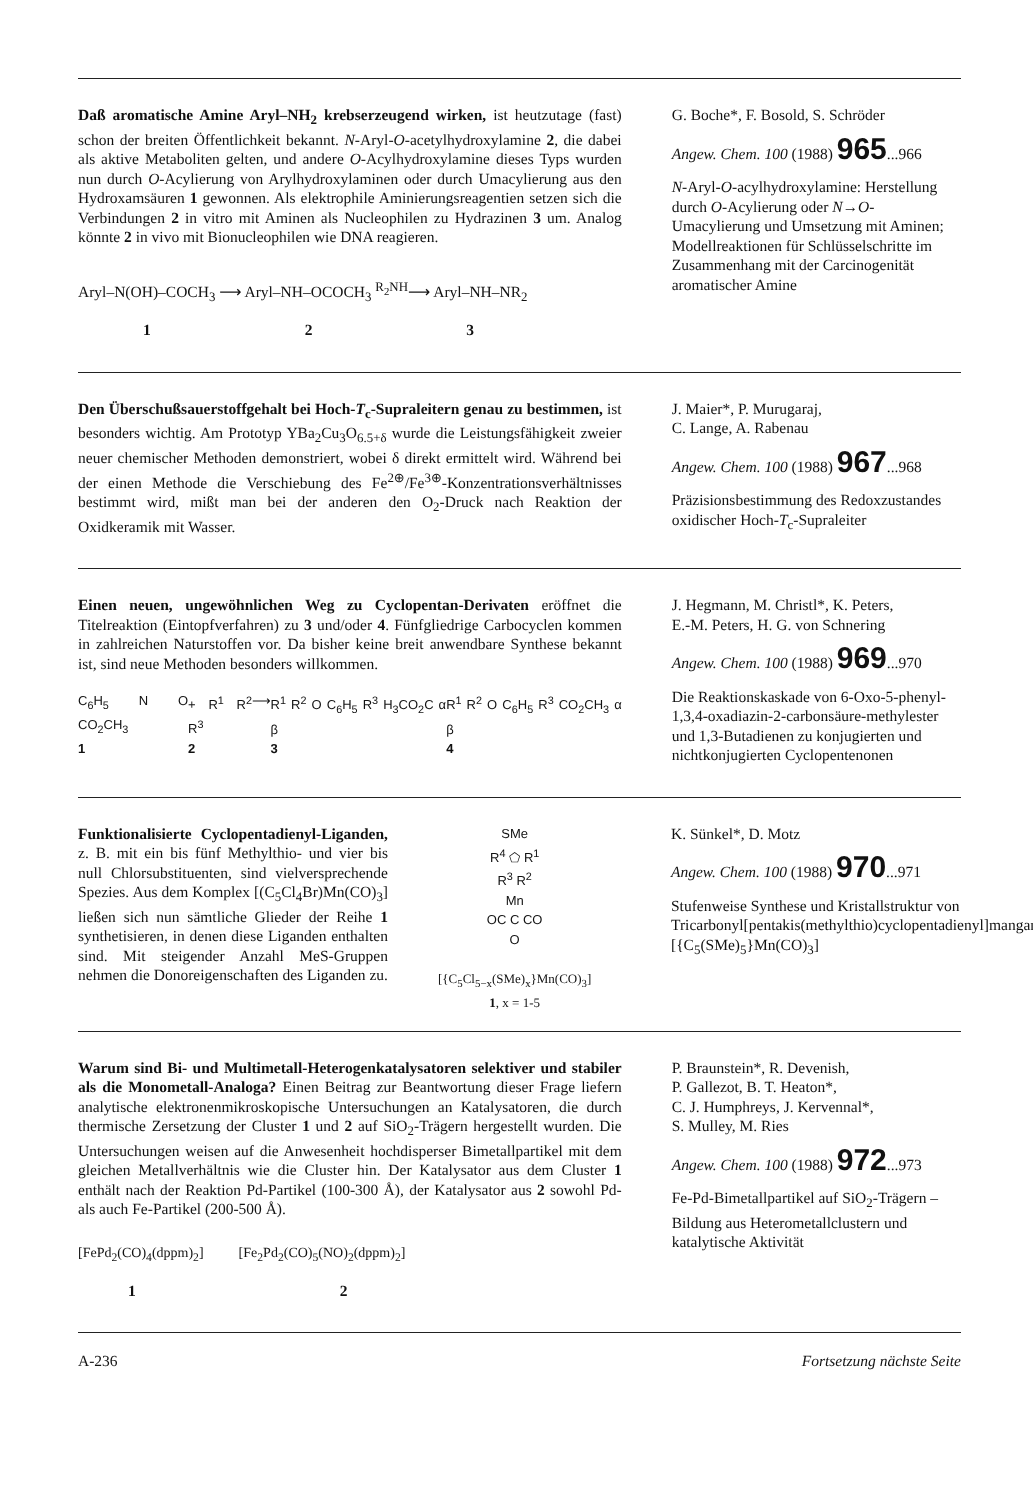Daß aromatische Amine Aryl–NH<sub>2</sub> krebserzeugend wirken, ist heutzutage (fast) schon der breiten Öffentlichkeit bekannt. N-Aryl-O-acetylhydroxylamine 2, die dabei als aktive Metaboliten gelten, und andere O-Acylhydroxylamine dieses Typs wurden nun durch O-Acylierung von Arylhydroxylaminen oder durch Umacylierung aus den Hydroxamsäuren 1 gewonnen. Als elektrophile Aminierungsreagentien setzen sich die Verbindungen 2 in vitro mit Aminen als Nucleophilen zu Hydrazinen 3 um. Analog könnte 2 in vivo mit Bionucleophilen wie DNA reagieren.
Aryl–N(OH)–COCH<sub>3</sub> ⟶ Aryl–NH–OCOCH<sub>3</sub> <sup>R<sub>2</sub>NH</sup>⟶ Aryl–NH–NR<sub>2</sub>
1 2 3
G. Boche*, F. Bosold, S. Schröder
Angew. Chem. 100 (1988) 965...966
N-Aryl-O-acylhydroxylamine: Herstellung durch O-Acylierung oder N→O-Umacylierung und Umsetzung mit Aminen; Modellreaktionen für Schlüsselschritte im Zusammenhang mit der Carcinogenität aromatischer Amine
Den Überschußsauerstoffgehalt bei Hoch-T<sub>c</sub>-Supraleitern genau zu bestimmen, ist besonders wichtig. Am Prototyp YBa<sub>2</sub>Cu<sub>3</sub>O<sub>6.5+δ</sub> wurde die Leistungsfähigkeit zweier neuer chemischer Methoden demonstriert, wobei δ direkt ermittelt wird. Während bei der einen Methode die Verschiebung des Fe<sup>2⊕</sup>/Fe<sup>3⊕</sup>-Konzentrationsverhältnisses bestimmt wird, mißt man bei der anderen den O<sub>2</sub>-Druck nach Reaktion der Oxidkeramik mit Wasser.
J. Maier*, P. Murugaraj,
C. Lange, A. Rabenau
Angew. Chem. 100 (1988) 967...968
Präzisionsbestimmung des Redoxzustandes oxidischer Hoch-T<sub>c</sub>-Supraleiter
Einen neuen, ungewöhnlichen Weg zu Cyclopentan-Derivaten eröffnet die Titelreaktion (Eintopfverfahren) zu 3 und/oder 4. Fünfgliedrige Carbocyclen kommen in zahlreichen Naturstoffen vor. Da bisher keine breit anwendbare Synthese bekannt ist, sind neue Methoden besonders willkommen.
C<sub>6</sub>H<sub>5</sub> N O CO<sub>2</sub>CH<sub>3</sub>
1 + R<sup>1</sup> R<sup>2</sup> R<sup>3</sup>
2 ⟶ R<sup>1</sup> R<sup>2</sup> O C<sub>6</sub>H<sub>5</sub> R<sup>3</sup> H<sub>3</sub>CO<sub>2</sub>C α β
3 R<sup>1</sup> R<sup>2</sup> O C<sub>6</sub>H<sub>5</sub> R<sup>3</sup> CO<sub>2</sub>CH<sub>3</sub> α β
4
J. Hegmann, M. Christl*, K. Peters,
E.-M. Peters, H. G. von Schnering
Angew. Chem. 100 (1988) 969...970
Die Reaktionskaskade von 6-Oxo-5-phenyl-1,3,4-oxadiazin-2-carbonsäure-methylester und 1,3-Butadienen zu konjugierten und nichtkonjugierten Cyclopentenonen
Funktionalisierte Cyclopentadienyl-Liganden, z. B. mit ein bis fünf Methylthio- und vier bis null Chlorsubstituenten, sind vielversprechende Spezies. Aus dem Komplex [(C<sub>5</sub>Cl<sub>4</sub>Br)Mn(CO)<sub>3</sub>] ließen sich nun sämtliche Glieder der Reihe 1 synthetisieren, in denen diese Liganden enthalten sind. Mit steigender Anzahl MeS-Gruppen nehmen die Donoreigenschaften des Liganden zu.
SMe
R<sup>4</sup> ⬠ R<sup>1</sup>
R<sup>3</sup> R<sup>2</sup>
Mn
OC C CO
O
[{C<sub>5</sub>Cl<sub>5−x</sub>(SMe)<sub>x</sub>}Mn(CO)<sub>3</sub>]
1, x = 1-5
K. Sünkel*, D. Motz
Angew. Chem. 100 (1988) 970...971
Stufenweise Synthese und Kristallstruktur von Tricarbonyl[pentakis(methylthio)cyclopentadienyl]mangan [{C<sub>5</sub>(SMe)<sub>5</sub>}Mn(CO)<sub>3</sub>]
Warum sind Bi- und Multimetall-Heterogenkatalysatoren selektiver und stabiler als die Monometall-Analoga? Einen Beitrag zur Beantwortung dieser Frage liefern analytische elektronenmikroskopische Untersuchungen an Katalysatoren, die durch thermische Zersetzung der Cluster 1 und 2 auf SiO<sub>2</sub>-Trägern hergestellt wurden. Die Untersuchungen weisen auf die Anwesenheit hochdisperser Bimetallpartikel mit dem gleichen Metallverhältnis wie die Cluster hin. Der Katalysator aus dem Cluster 1 enthält nach der Reaktion Pd-Partikel (100-300 Å), der Katalysator aus 2 sowohl Pd- als auch Fe-Partikel (200-500 Å).
[FePd<sub>2</sub>(CO)<sub>4</sub>(dppm)<sub>2</sub>] [Fe<sub>2</sub>Pd<sub>2</sub>(CO)<sub>5</sub>(NO)<sub>2</sub>(dppm)<sub>2</sub>]
1 2
P. Braunstein*, R. Devenish,
P. Gallezot, B. T. Heaton*,
C. J. Humphreys, J. Kervennal*,
S. Mulley, M. Ries
Angew. Chem. 100 (1988) 972...973
Fe-Pd-Bimetallpartikel auf SiO<sub>2</sub>-Trägern – Bildung aus Heterometallclustern und katalytische Aktivität
A-236 Fortsetzung nächste Seite